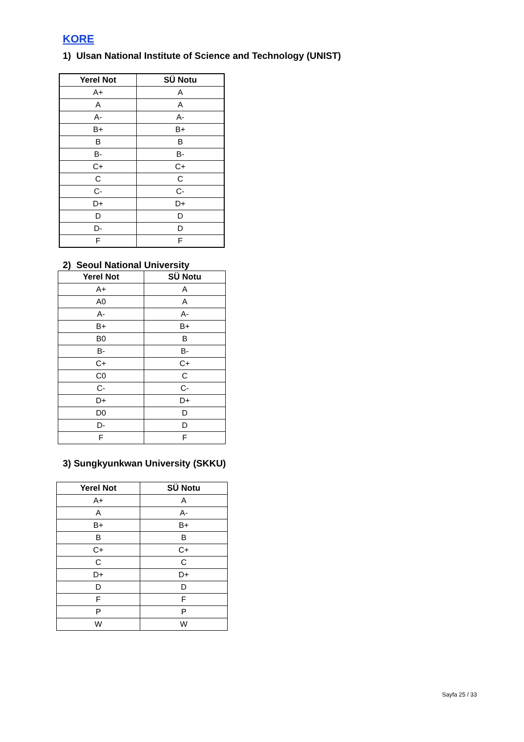KORE
1) Ulsan National Institute of Science and Technology (UNIST)
| Yerel Not | SÜ Notu |
| --- | --- |
| A+ | A |
| A | A |
| A- | A- |
| B+ | B+ |
| B | B |
| B- | B- |
| C+ | C+ |
| C | C |
| C- | C- |
| D+ | D+ |
| D | D |
| D- | D |
| F | F |
2) Seoul National University
| Yerel Not | SÜ Notu |
| --- | --- |
| A+ | A |
| A0 | A |
| A- | A- |
| B+ | B+ |
| B0 | B |
| B- | B- |
| C+ | C+ |
| C0 | C |
| C- | C- |
| D+ | D+ |
| D0 | D |
| D- | D |
| F | F |
3) Sungkyunkwan University (SKKU)
| Yerel Not | SÜ Notu |
| --- | --- |
| A+ | A |
| A | A- |
| B+ | B+ |
| B | B |
| C+ | C+ |
| C | C |
| D+ | D+ |
| D | D |
| F | F |
| P | P |
| W | W |
Sayfa 25 / 33